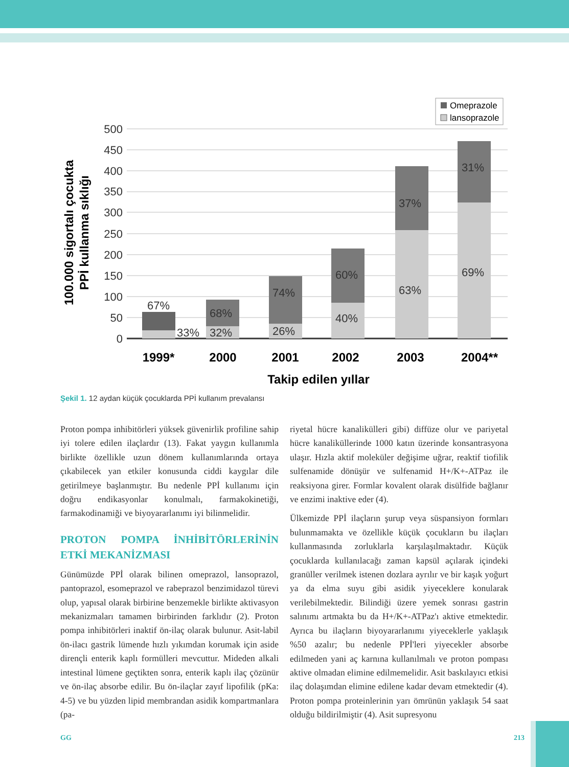500
450
400
350
300
250
200
150
100
50
0
100.000 sigortalı çocukta
PPİ kullanma sıklığı
67%
33%
68%
32%
74%
26%
60%
40%
37%
63%
31%
69%
1999*
2000
2001
2002
2003
2004**
Takip edilen yıllar
Omeprazole
lansoprazole
Şekil 1. 12 aydan küçük çocuklarda PPİ kullanım prevalansı
Proton pompa inhibitörleri yüksek güvenirlik profiline sahip iyi tolere edilen ilaçlardır (13). Fakat yaygın kullanımla birlikte özellikle uzun dönem kullanımlarında ortaya çıkabilecek yan etkiler konusunda ciddi kaygılar dile getirilmeye başlanmıştır. Bu nedenle PPİ kullanımı için doğru endikasyonlar konulmalı, farmakokinetiği, farmakodinamiği ve biyoyararlanımı iyi bilinmelidir.
PROTON POMPA İNHİBİTÖRLERİNİN ETKİ MEKANİZMASI
Günümüzde PPİ olarak bilinen omeprazol, lansoprazol, pantoprazol, esomeprazol ve rabeprazol benzimidazol türevi olup, yapısal olarak birbirine benzemekle birlikte aktivasyon mekanizmaları tamamen birbirinden farklıdır (2). Proton pompa inhibitörleri inaktif ön-ilaç olarak bulunur. Asit-labil ön-ilacı gastrik lümende hızlı yıkımdan korumak için aside dirençli enterik kaplı formülleri mevcuttur. Mideden alkali intestinal lümene geçtikten sonra, enterik kaplı ilaç çözünür ve ön-ilaç absorbe edilir. Bu ön-ilaçlar zayıf lipofilik (pKa: 4-5) ve bu yüzden lipid membrandan asidik kompartmanlara (pa-
riyetal hücre kanalikülleri gibi) diffüze olur ve pariyetal hücre kanaliküllerinde 1000 katın üzerinde konsantrasyona ulaşır. Hızla aktif moleküler değişime uğrar, reaktif tiofilik sulfenamide dönüşür ve sulfenamid H+/K+-ATPaz ile reaksiyona girer. Formlar kovalent olarak disülfide bağlanır ve enzimi inaktive eder (4).
Ülkemizde PPİ ilaçların şurup veya süspansiyon formları bulunmamakta ve özellikle küçük çocukların bu ilaçları kullanmasında zorluklarla karşılaşılmaktadır. Küçük çocuklarda kullanılacağı zaman kapsül açılarak içindeki granüller verilmek istenen dozlara ayrılır ve bir kaşık yoğurt ya da elma suyu gibi asidik yiyeceklere konularak verilebilmektedir. Bilindiği üzere yemek sonrası gastrin salınımı artmakta bu da H+/K+-ATPaz'ı aktive etmektedir. Ayrıca bu ilaçların biyoyararlanımı yiyeceklerle yaklaşık %50 azalır; bu nedenle PPİ'leri yiyecekler absorbe edilmeden yani aç karnına kullanılmalı ve proton pompası aktive olmadan elimine edilmemelidir. Asit baskılayıcı etkisi ilaç dolaşımdan elimine edilene kadar devam etmektedir (4). Proton pompa proteinlerinin yarı ömrünün yaklaşık 54 saat olduğu bildirilmiştir (4). Asit supresyonu
GG 213